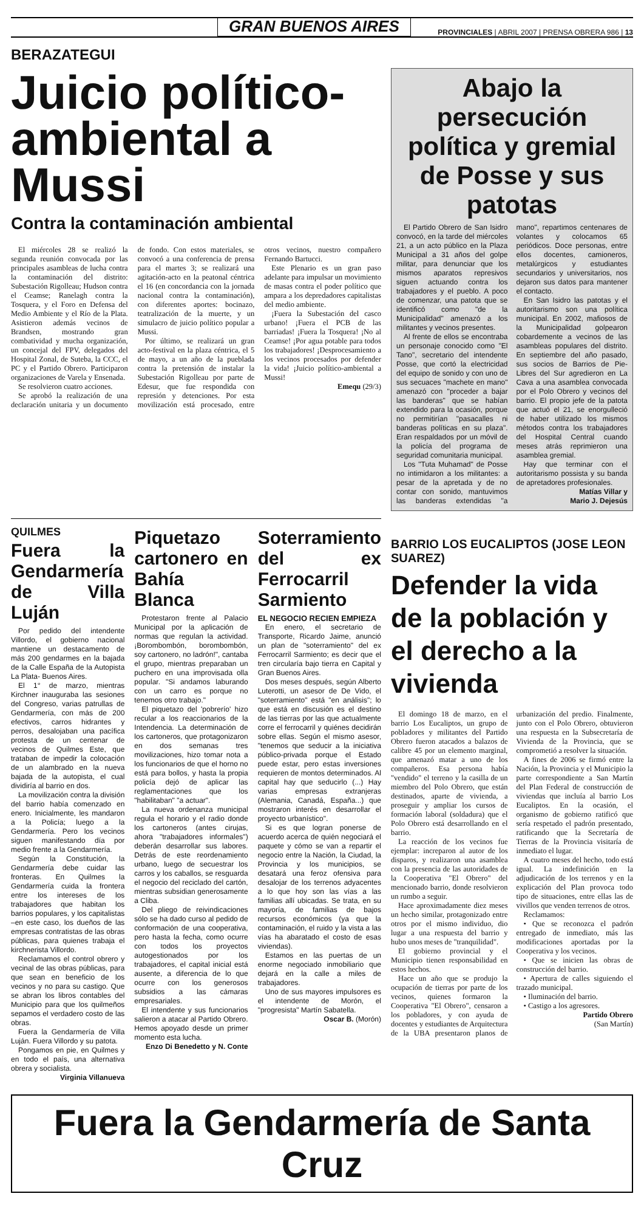GRAN BUENOS AIRES PROVINCIALES | ABRIL 2007 | PRENSA OBRERA 986 | 13
BERAZATEGUI
Juicio político-
ambiental a Mussi
Contra la contaminación ambiental
El miércoles 28 se realizó la segunda reunión convocada por las principales asambleas de lucha contra la contaminación del distrito: Subestación Rigolleau; Hudson contra el Ceamse; Ranelagh contra la Tosquera, y el Foro en Defensa del Medio Ambiente y el Río de la Plata. Asistieron además vecinos de Brandsen, mostrando gran combatividad y mucha organización, un concejal del FPV, delegados del Hospital Zonal, de Suteba, la CCC, el PC y el Partido Obrero. Participaron organizaciones de Varela y Ensenada.
Se resolvieron cuatro acciones.
Se aprobó la realización de una declaración unitaria y un documento de fondo. Con estos materiales, se convocó a una conferencia de prensa para el martes 3; se realizará una agitación-acto en la peatonal céntrica el 16 (en concordancia con la jornada nacional contra la contaminación), con diferentes aportes: bocinazo, teatralización de la muerte, y un simulacro de juicio político popular a Mussi.
Por último, se realizará un gran acto-festival en la plaza céntrica, el 5 de mayo, a un año de la pueblada contra la pretensión de instalar la Subestación Rigolleau por parte de Edesur, que fue respondida con represión y detenciones. Por esta movilización está procesado, entre otros vecinos, nuestro compañero Fernando Bartucci.
Este Plenario es un gran paso adelante para impulsar un movimiento de masas contra el poder político que ampara a los depredadores capitalistas del medio ambiente.
¡Fuera la Subestación del casco urbano! ¡Fuera el PCB de las barriadas! ¡Fuera la Tosquera! ¡No al Ceamse! ¡Por agua potable para todos los trabajadores! ¡Desprocesamiento a los vecinos procesados por defender la vida! ¡Juicio político-ambiental a Mussi!
Emequ (29/3)
Abajo la persecución política y gremial de Posse y sus patotas
El Partido Obrero de San Isidro convocó, en la tarde del miércoles 21, a un acto público en la Plaza Municipal a 31 años del golpe militar, para denunciar que los mismos aparatos represivos siguen actuando contra los trabajadores y el pueblo. A poco de comenzar, una patota que se identificó como "de la Municipalidad" amenazó a los militantes y vecinos presentes.
Al frente de ellos se encontraba un personaje conocido como "El Tano", secretario del intendente Posse, que cortó la electricidad del equipo de sonido y con uno de sus secuaces "machete en mano" amenazó con "proceder a bajar las banderas" que se habían extendido para la ocasión, porque no permitirían "pasacalles ni banderas políticas en su plaza". Eran respaldados por un móvil de la policía del programa de seguridad comunitaria municipal.
Los "Tuta Muhamad" de Posse no intimidaron a los militantes: a pesar de la apretada y de no contar con sonido, mantuvimos las banderas extendidas "a mano", repartimos centenares de volantes y colocamos 65 periódicos. Doce personas, entre ellos docentes, camioneros, metalúrgicos y estudiantes secundarios y universitarios, nos dejaron sus datos para mantener el contacto.
En San Isidro las patotas y el autoritarismo son una política municipal. En 2002, mafiosos de la Municipalidad golpearon cobardemente a vecinos de las asambleas populares del distrito. En septiembre del año pasado, sus socios de Barrios de Pie-Libres del Sur agredieron en La Cava a una asamblea convocada por el Polo Obrero y vecinos del barrio. El propio jefe de la patota que actuó el 21, se enorgulleció de haber utilizado los mismos métodos contra los trabajadores del Hospital Central cuando meses atrás reprimieron una asamblea gremial.
Hay que terminar con el autoritarismo possista y su banda de apretadores profesionales.
Matías Villar y
Mario J. Dejesús
QUILMES
Fuera la Gendarmería de Villa Luján
Por pedido del intendente Villordo, el gobierno nacional mantiene un destacamento de más 200 gendarmes en la bajada de la Calle España de la Autopista La Plata- Buenos Aires.
El 1° de marzo, mientras Kirchner inauguraba las sesiones del Congreso, varias patrullas de Gendarmería, con más de 200 efectivos, carros hidrantes y perros, desalojaban una pacífica protesta de un centenar de vecinos de Quilmes Este, que trataban de impedir la colocación de un alambrado en la nueva bajada de la autopista, el cual dividiría al barrio en dos.
La movilización contra la división del barrio había comenzado en enero. Inicialmente, les mandaron a la Policía; luego a la Gendarmería. Pero los vecinos siguen manifestando día por medio frente a la Gendarmería.
Según la Constitución, la Gendarmería debe cuidar las fronteras. En Quilmes la Gendarmería cuida la frontera entre los intereses de los trabajadores que habitan los barrios populares, y los capitalistas –en este caso, los dueños de las empresas contratistas de las obras públicas, para quienes trabaja el kirchnerista Villordo.
Reclamamos el control obrero y vecinal de las obras públicas, para que sean en beneficio de los vecinos y no para su castigo. Que se abran los libros contables del Municipio para que los quilmeños sepamos el verdadero costo de las obras.
Fuera la Gendarmería de Villa Luján. Fuera Villordo y su patota.
Pongamos en pie, en Quilmes y en todo el país, una alternativa obrera y socialista.
Virginia Villanueva
Piquetazo cartonero en Bahía Blanca
Protestaron frente al Palacio Municipal por la aplicación de normas que regulan la actividad. ¡Borombombón, borombombón, soy cartonero, no ladrón!", cantaba el grupo, mientras preparaban un puchero en una improvisada olla popular. "Si andamos laburando con un carro es porque no tenemos otro trabajo."
El piquetazo del 'pobrerío' hizo recular a los reaccionarios de la Intendencia. La determinación de los cartoneros, que protagonizaron en dos semanas tres movilizaciones, hizo tomar nota a los funcionarios de que el horno no está para bollos, y hasta la propia policía dejó de aplicar las reglamentaciones que los "habilitaban" "a actuar".
La nueva ordenanza municipal regula el horario y el radio donde los cartoneros (antes cirujas, ahora "trabajadores informales") deberán desarrollar sus labores. Detrás de este reordenamiento urbano, luego de secuestrar los carros y los caballos, se resguarda el negocio del reciclado del cartón, mientras subsidian generosamente a Cliba.
Del pliego de reivindicaciones sólo se ha dado curso al pedido de conformación de una cooperativa, pero hasta la fecha, como ocurre con todos los proyectos autogestionados por los trabajadores, el capital inicial está ausente, a diferencia de lo que ocurre con los generosos subsidios a las cámaras empresariales.
El intendente y sus funcionarios salieron a atacar al Partido Obrero. Hemos apoyado desde un primer momento esta lucha.
Enzo Di Benedetto y N. Conte
Soterramiento del ex Ferrocarril Sarmiento
EL NEGOCIO RECIEN EMPIEZA
En enero, el secretario de Transporte, Ricardo Jaime, anunció un plan de "soterramiento" del ex Ferrocarril Sarmiento; es decir que el tren circularía bajo tierra en Capital y Gran Buenos Aires.
Dos meses después, según Alberto Luterotti, un asesor de De Vido, el "soterramiento" está "en análisis"; lo que está en discusión es el destino de las tierras por las que actualmente corre el ferrocarril y quiénes decidirán sobre ellas. Según el mismo asesor, "tenemos que seducir a la iniciativa público-privada porque el Estado puede estar, pero estas inversiones requieren de montos determinados. Al capital hay que seducirlo (...) Hay varias empresas extranjeras (Alemania, Canadá, España...) que mostraron interés en desarrollar el proyecto urbanístico".
Si es que logran ponerse de acuerdo acerca de quién negociará el paquete y cómo se van a repartir el negocio entre la Nación, la Ciudad, la Provincia y los municipios, se desatará una feroz ofensiva para desalojar de los terrenos adyacentes a lo que hoy son las vías a las familias allí ubicadas. Se trata, en su mayoría, de familias de bajos recursos económicos (ya que la contaminación, el ruido y la vista a las vías ha abaratado el costo de esas viviendas).
Estamos en las puertas de un enorme negociado inmobiliario que dejará en la calle a miles de trabajadores.
Uno de sus mayores impulsores es el intendente de Morón, el "progresista" Martín Sabatella.
Oscar B. (Morón)
BARRIO LOS EUCALIPTOS (JOSE LEON SUAREZ)
Defender la vida de la población y el derecho a la vivienda
El domingo 18 de marzo, en el barrio Los Eucaliptos, un grupo de pobladores y militantes del Partido Obrero fueron atacados a balazos de calibre 45 por un elemento marginal, que amenazó matar a uno de los compañeros. Esa persona había "vendido" el terreno y la casilla de un miembro del Polo Obrero, que están destinados, aparte de vivienda, a proseguir y ampliar los cursos de formación laboral (soldadura) que el Polo Obrero está desarrollando en el barrio.
La reacción de los vecinos fue ejemplar: increparon al autor de los disparos, y realizaron una asamblea con la presencia de las autoridades de la Cooperativa "El Obrero" del mencionado barrio, donde resolvieron un rumbo a seguir.
Hace aproximadamente diez meses un hecho similar, protagonizado entre otros por el mismo individuo, dio lugar a una respuesta del barrio y hubo unos meses de "tranquilidad".
El gobierno provincial y el Municipio tienen responsabilidad en estos hechos.
Hace un año que se produjo la ocupación de tierras por parte de los vecinos, quienes formaron la Cooperativa "El Obrero", censaron a los pobladores, y con ayuda de docentes y estudiantes de Arquitectura de la UBA presentaron planos de urbanización del predio. Finalmente, junto con el Polo Obrero, obtuvieron una respuesta en la Subsecretaría de Vivienda de la Provincia, que se comprometió a resolver la situación.
A fines de 2006 se firmó entre la Nación, la Provincia y el Municipio la parte correspondiente a San Martín del Plan Federal de construcción de viviendas que incluía al barrio Los Eucaliptos. En la ocasión, el organismo de gobierno ratificó que sería respetado el padrón presentado, ratificando que la Secretaría de Tierras de la Provincia visitaría de inmediato el lugar.
A cuatro meses del hecho, todo está igual. La indefinición en la adjudicación de los terrenos y en la explicación del Plan provoca todo tipo de situaciones, entre ellas las de vivillos que venden terrenos de otros.
Reclamamos:
• Que se reconozca el padrón entregado de inmediato, más las modificaciones aportadas por la Cooperativa y los vecinos.
• Que se inicien las obras de construcción del barrio.
• Apertura de calles siguiendo el trazado municipal.
• Iluminación del barrio.
• Castigo a los agresores.
Partido Obrero
(San Martín)
Fuera la Gendarmería de Santa Cruz